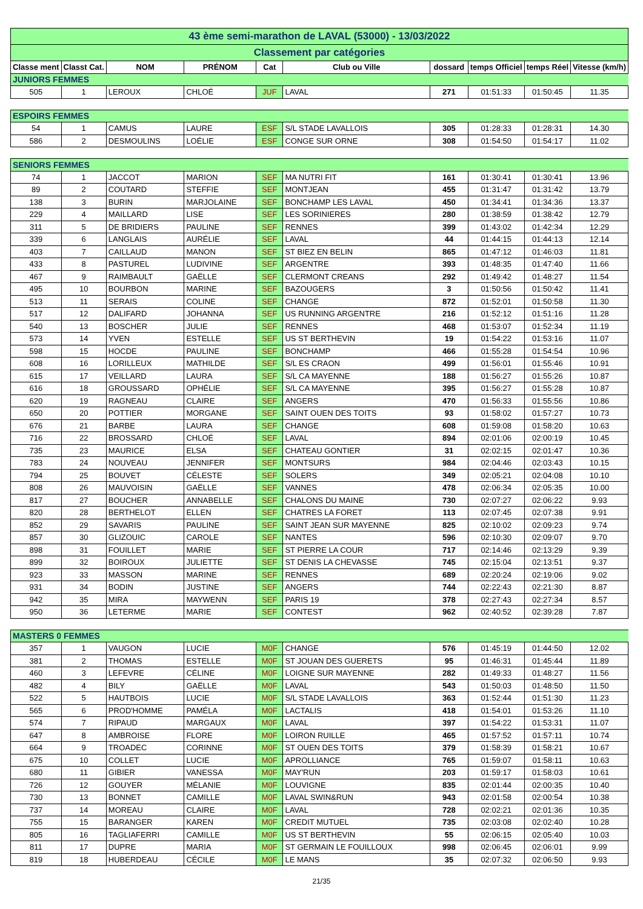| 43 ème semi-marathon de LAVAL (53000) - 13/03/2022 | | | | | | | | | |
| Classement par catégories | | | | | | | | | |
| Classe ment | Classt Cat. | NOM | PRÉNOM | Cat | Club ou Ville | dossard | temps Officiel | temps Réel | Vitesse (km/h) |
| JUNIORS FEMMES | | | | | | | | | |
| 505 | 1 | LEROUX | CHLOÉ | JUF | LAVAL | 271 | 01:51:33 | 01:50:45 | 11.35 |
| ESPOIRS FEMMES | | | | | | | | | |
| 54 | 1 | CAMUS | LAURE | ESF | S/L STADE LAVALLOIS | 305 | 01:28:33 | 01:28:31 | 14.30 |
| 586 | 2 | DESMOULINS | LOÉLIE | ESF | CONGE SUR ORNE | 308 | 01:54:50 | 01:54:17 | 11.02 |
| SENIORS FEMMES | | | | | | | | | |
| 74 | 1 | JACCOT | MARION | SEF | MA NUTRI FIT | 161 | 01:30:41 | 01:30:41 | 13.96 |
| 89 | 2 | COUTARD | STEFFIE | SEF | MONTJEAN | 455 | 01:31:47 | 01:31:42 | 13.79 |
| 138 | 3 | BURIN | MARJOLAINE | SEF | BONCHAMP LES LAVAL | 450 | 01:34:41 | 01:34:36 | 13.37 |
| 229 | 4 | MAILLARD | LISE | SEF | LES SORINIERES | 280 | 01:38:59 | 01:38:42 | 12.79 |
| 311 | 5 | DE BRIDIERS | PAULINE | SEF | RENNES | 399 | 01:43:02 | 01:42:34 | 12.29 |
| 339 | 6 | LANGLAIS | AURÉLIE | SEF | LAVAL | 44 | 01:44:15 | 01:44:13 | 12.14 |
| 403 | 7 | CAILLAUD | MANON | SEF | ST BIEZ EN BELIN | 865 | 01:47:12 | 01:46:03 | 11.81 |
| 433 | 8 | PASTUREL | LUDIVINE | SEF | ARGENTRE | 393 | 01:48:35 | 01:47:40 | 11.66 |
| 467 | 9 | RAIMBAULT | GAËLLE | SEF | CLERMONT CREANS | 292 | 01:49:42 | 01:48:27 | 11.54 |
| 495 | 10 | BOURBON | MARINE | SEF | BAZOUGERS | 3 | 01:50:56 | 01:50:42 | 11.41 |
| 513 | 11 | SERAIS | COLINE | SEF | CHANGE | 872 | 01:52:01 | 01:50:58 | 11.30 |
| 517 | 12 | DALIFARD | JOHANNA | SEF | US RUNNING ARGENTRE | 216 | 01:52:12 | 01:51:16 | 11.28 |
| 540 | 13 | BOSCHER | JULIE | SEF | RENNES | 468 | 01:53:07 | 01:52:34 | 11.19 |
| 573 | 14 | YVEN | ESTELLE | SEF | US ST BERTHEVIN | 19 | 01:54:22 | 01:53:16 | 11.07 |
| 598 | 15 | HOCDE | PAULINE | SEF | BONCHAMP | 466 | 01:55:28 | 01:54:54 | 10.96 |
| 608 | 16 | LORILLEUX | MATHILDE | SEF | S/L ES CRAON | 499 | 01:56:01 | 01:55:46 | 10.91 |
| 615 | 17 | VEILLARD | LAURA | SEF | S/L CA MAYENNE | 188 | 01:56:27 | 01:55:26 | 10.87 |
| 616 | 18 | GROUSSARD | OPHÉLIE | SEF | S/L CA MAYENNE | 395 | 01:56:27 | 01:55:28 | 10.87 |
| 620 | 19 | RAGNEAU | CLAIRE | SEF | ANGERS | 470 | 01:56:33 | 01:55:56 | 10.86 |
| 650 | 20 | POTTIER | MORGANE | SEF | SAINT OUEN DES TOITS | 93 | 01:58:02 | 01:57:27 | 10.73 |
| 676 | 21 | BARBE | LAURA | SEF | CHANGE | 608 | 01:59:08 | 01:58:20 | 10.63 |
| 716 | 22 | BROSSARD | CHLOÉ | SEF | LAVAL | 894 | 02:01:06 | 02:00:19 | 10.45 |
| 735 | 23 | MAURICE | ELSA | SEF | CHATEAU GONTIER | 31 | 02:02:15 | 02:01:47 | 10.36 |
| 783 | 24 | NOUVEAU | JENNIFER | SEF | MONTSURS | 984 | 02:04:46 | 02:03:43 | 10.15 |
| 794 | 25 | BOUVET | CÉLESTE | SEF | SOLERS | 349 | 02:05:21 | 02:04:08 | 10.10 |
| 808 | 26 | MAUVOISIN | GAËLLE | SEF | VANNES | 478 | 02:06:34 | 02:05:35 | 10.00 |
| 817 | 27 | BOUCHER | ANNABELLE | SEF | CHALONS DU MAINE | 730 | 02:07:27 | 02:06:22 | 9.93 |
| 820 | 28 | BERTHELOT | ELLEN | SEF | CHATRES LA FORET | 113 | 02:07:45 | 02:07:38 | 9.91 |
| 852 | 29 | SAVARIS | PAULINE | SEF | SAINT JEAN SUR MAYENNE | 825 | 02:10:02 | 02:09:23 | 9.74 |
| 857 | 30 | GLIZOUIC | CAROLE | SEF | NANTES | 596 | 02:10:30 | 02:09:07 | 9.70 |
| 898 | 31 | FOUILLET | MARIE | SEF | ST PIERRE LA COUR | 717 | 02:14:46 | 02:13:29 | 9.39 |
| 899 | 32 | BOIROUX | JULIETTE | SEF | ST DENIS LA CHEVASSE | 745 | 02:15:04 | 02:13:51 | 9.37 |
| 923 | 33 | MASSON | MARINE | SEF | RENNES | 689 | 02:20:24 | 02:19:06 | 9.02 |
| 931 | 34 | BODIN | JUSTINE | SEF | ANGERS | 744 | 02:22:43 | 02:21:30 | 8.87 |
| 942 | 35 | MIRA | MAYWENN | SEF | PARIS 19 | 378 | 02:27:43 | 02:27:34 | 8.57 |
| 950 | 36 | LETERME | MARIE | SEF | CONTEST | 962 | 02:40:52 | 02:39:28 | 7.87 |
| MASTERS 0 FEMMES | | | | | | | | | |
| 357 | 1 | VAUGON | LUCIE | M0F | CHANGE | 576 | 01:45:19 | 01:44:50 | 12.02 |
| 381 | 2 | THOMAS | ESTELLE | M0F | ST JOUAN DES GUERETS | 95 | 01:46:31 | 01:45:44 | 11.89 |
| 460 | 3 | LEFEVRE | CÉLINE | M0F | LOIGNE SUR MAYENNE | 282 | 01:49:33 | 01:48:27 | 11.56 |
| 482 | 4 | BILY | GAËLLE | M0F | LAVAL | 543 | 01:50:03 | 01:48:50 | 11.50 |
| 522 | 5 | HAUTBOIS | LUCIE | M0F | S/L STADE LAVALLOIS | 363 | 01:52:44 | 01:51:30 | 11.23 |
| 565 | 6 | PROD'HOMME | PAMÉLA | M0F | LACTALIS | 418 | 01:54:01 | 01:53:26 | 11.10 |
| 574 | 7 | RIPAUD | MARGAUX | M0F | LAVAL | 397 | 01:54:22 | 01:53:31 | 11.07 |
| 647 | 8 | AMBROISE | FLORE | M0F | LOIRON RUILLE | 465 | 01:57:52 | 01:57:11 | 10.74 |
| 664 | 9 | TROADEC | CORINNE | M0F | ST OUEN DES TOITS | 379 | 01:58:39 | 01:58:21 | 10.67 |
| 675 | 10 | COLLET | LUCIE | M0F | APROLLIANCE | 765 | 01:59:07 | 01:58:11 | 10.63 |
| 680 | 11 | GIBIER | VANESSA | M0F | MAY'RUN | 203 | 01:59:17 | 01:58:03 | 10.61 |
| 726 | 12 | GOUYER | MÉLANIE | M0F | LOUVIGNE | 835 | 02:01:44 | 02:00:35 | 10.40 |
| 730 | 13 | BONNET | CAMILLE | M0F | LAVAL SWIN&RUN | 943 | 02:01:58 | 02:00:54 | 10.38 |
| 737 | 14 | MOREAU | CLAIRE | M0F | LAVAL | 728 | 02:02:21 | 02:01:36 | 10.35 |
| 755 | 15 | BARANGER | KAREN | M0F | CREDIT MUTUEL | 735 | 02:03:08 | 02:02:40 | 10.28 |
| 805 | 16 | TAGLIAFERRI | CAMILLE | M0F | US ST BERTHEVIN | 55 | 02:06:15 | 02:05:40 | 10.03 |
| 811 | 17 | DUPRE | MARIA | M0F | ST GERMAIN LE FOUILLOUX | 998 | 02:06:45 | 02:06:01 | 9.99 |
| 819 | 18 | HUBERDEAU | CÉCILE | M0F | LE MANS | 35 | 02:07:32 | 02:06:50 | 9.93 |
21/35